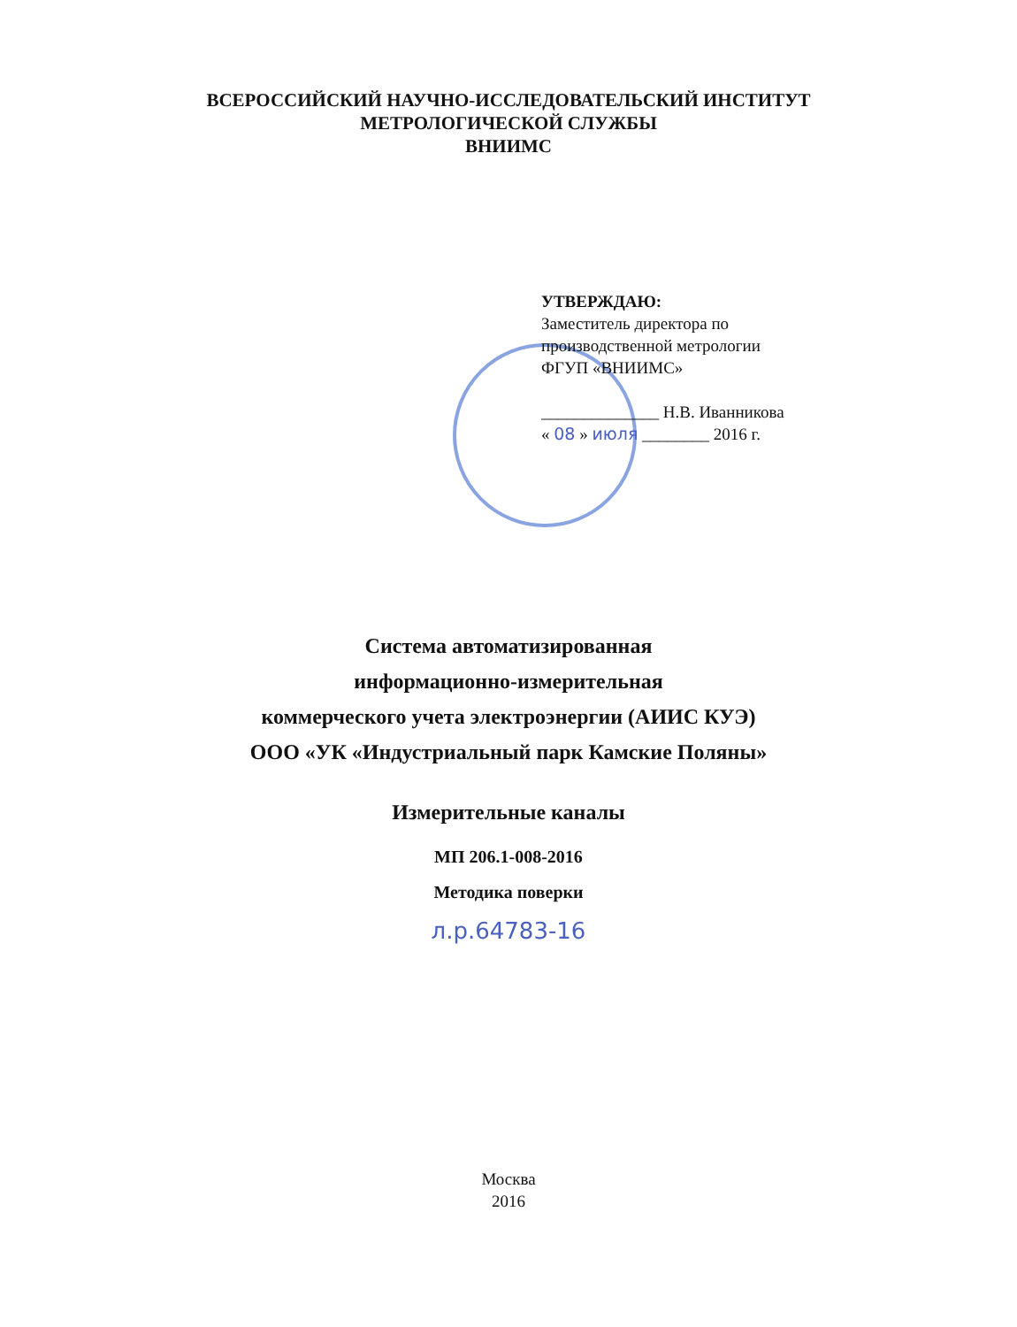ВСЕРОССИЙСКИЙ НАУЧНО-ИССЛЕДОВАТЕЛЬСКИЙ ИНСТИТУТ
МЕТРОЛОГИЧЕСКОЙ СЛУЖБЫ
ВНИИМС
УТВЕРЖДАЮ:
Заместитель директора по
производственной метрологии
ФГУП «ВНИИМС»
______________ Н.В. Иванникова
« 08 » июля ________ 2016 г.
Система автоматизированная
информационно-измерительная
коммерческого учета электроэнергии (АИИС КУЭ)
ООО «УК «Индустриальный парк Камские Поляны»
Измерительные каналы
МП 206.1-008-2016
Методика поверки
л.р.64783-16
Москва
2016